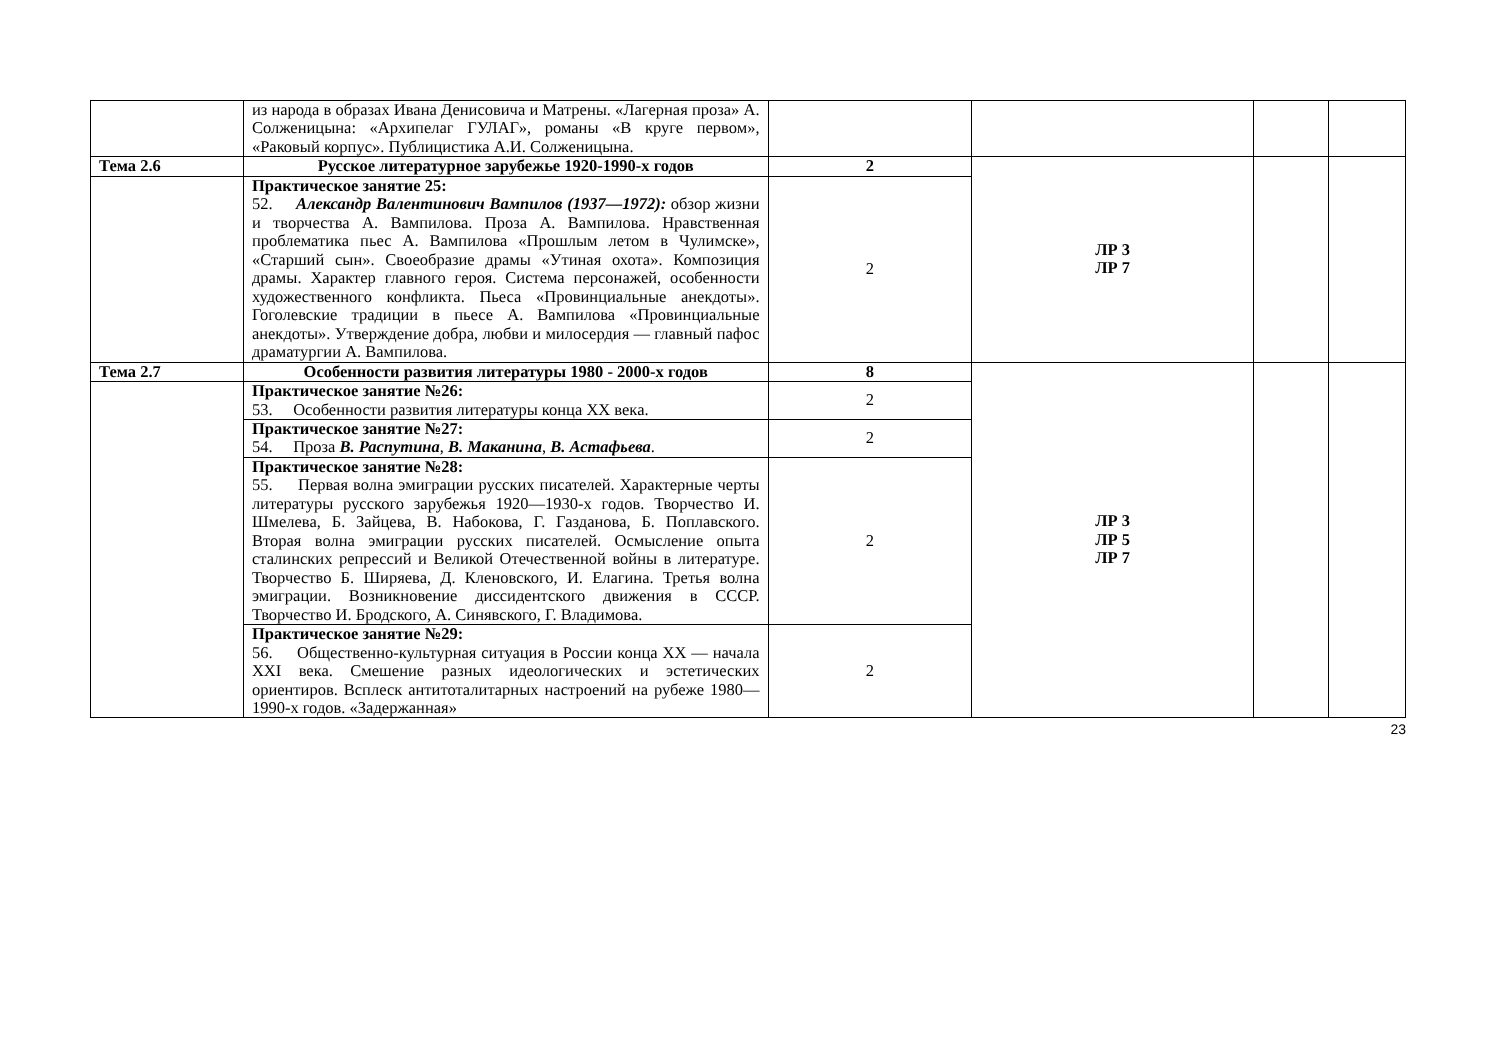| | из народа в образах Ивана Денисовича и Матрены. «Лагерная проза» А. Солженицына: «Архипелаг ГУЛАГ», романы «В круге первом», «Раковый корпус». Публицистика А.И. Солженицына. | | | | |
| Тема 2.6 | Русское литературное зарубежье 1920-1990-х годов | 2 | ЛР 3 ЛР 7 | | |
| | Практическое занятие 25: 52. Александр Валентинович Вампилов (1937—1972): обзор жизни и творчества А. Вампилова. Проза А. Вампилова. Нравственная проблематика пьес А. Вампилова «Прошлым летом в Чулимске», «Старший сын». Своеобразие драмы «Утиная охота». Композиция драмы. Характер главного героя. Система персонажей, особенности художественного конфликта. Пьеса «Провинциальные анекдоты». Гоголевские традиции в пьесе А. Вампилова «Провинциальные анекдоты». Утверждение добра, любви и милосердия — главный пафос драматургии А. Вампилова. | 2 | | | |
| Тема 2.7 | Особенности развития литературы 1980 - 2000-х годов | 8 | ЛР 3 ЛР 5 ЛР 7 | | |
| | Практическое занятие №26: 53. Особенности развития литературы конца XX века. | 2 | | | |
| | Практическое занятие №27: 54. Проза В. Распутина , В. Маканина , В. Астафьева . | 2 | | | |
| | Практическое занятие №28: 55. Первая волна эмиграции русских писателей. Характерные черты литературы русского зарубежья 1920—1930-х годов. Творчество И. Шмелева, Б. Зайцева, В. Набокова, Г. Газданова, Б. Поплавского. Вторая волна эмиграции русских писателей. Осмысление опыта сталинских репрессий и Великой Отечественной войны в литературе. Творчество Б. Ширяева, Д. Кленовского, И. Елагина. Третья волна эмиграции. Возникновение диссидентского движения в СССР. Творчество И. Бродского, А. Синявского, Г. Владимова. | 2 | | | |
| | Практическое занятие №29: 56. Общественно-культурная ситуация в России конца XX — начала XXI века. Смешение разных идеологических и эстетических ориентиров. Всплеск антитоталитарных настроений на рубеже 1980—1990-х годов. «Задержанная» | 2 | | | |
23